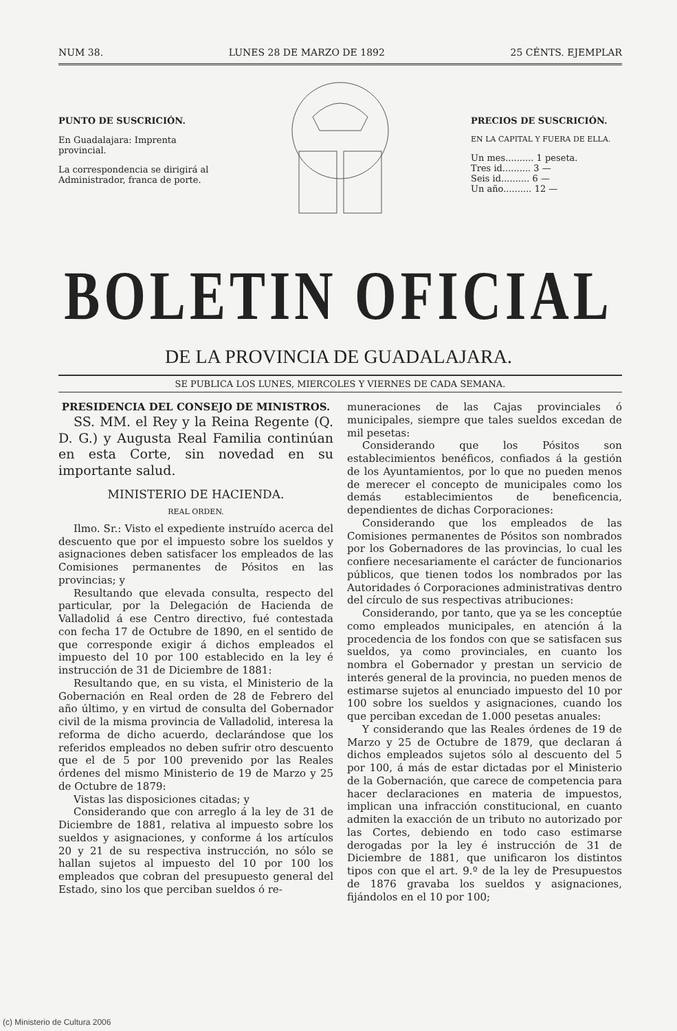NUM 38. LUNES 28 DE MARZO DE 1892 25 CÉNTS. EJEMPLAR
PUNTO DE SUSCRICIÓN.
En Guadalajara: Imprenta provincial.
La correspondencia se dirigirá al Administrador, franca de porte.
PRECIOS DE SUSCRICIÓN.
EN LA CAPITAL Y FUERA DE ELLA.
Un mes.......... 1 peseta.
Tres id.......... 3 —
Seis id.......... 6 —
Un año.......... 12 —
BOLETIN OFICIAL
DE LA PROVINCIA DE GUADALAJARA.
SE PUBLICA LOS LUNES, MIERCOLES Y VIERNES DE CADA SEMANA.
PRESIDENCIA DEL CONSEJO DE MINISTROS.
SS. MM. el Rey y la Reina Regente (Q. D. G.) y Augusta Real Familia continúan en esta Corte, sin novedad en su importante salud.
MINISTERIO DE HACIENDA.
REAL ORDEN.
Ilmo. Sr.: Visto el expediente instruído acerca del descuento que por el impuesto sobre los sueldos y asignaciones deben satisfacer los empleados de las Comisiones permanentes de Pósitos en las provincias; y
Resultando que elevada consulta, respecto del particular, por la Delegación de Hacienda de Valladolid á ese Centro directivo, fué contestada con fecha 17 de Octubre de 1890, en el sentido de que corresponde exigir á dichos empleados el impuesto del 10 por 100 establecido en la ley é instrucción de 31 de Diciembre de 1881:
Resultando que, en su vista, el Ministerio de la Gobernación en Real orden de 28 de Febrero del año último, y en virtud de consulta del Gobernador civil de la misma provincia de Valladolid, interesa la reforma de dicho acuerdo, declarándose que los referidos empleados no deben sufrir otro descuento que el de 5 por 100 prevenido por las Reales órdenes del mismo Ministerio de 19 de Marzo y 25 de Octubre de 1879:
Vistas las disposiciones citadas; y
Considerando que con arreglo á la ley de 31 de Diciembre de 1881, relativa al impuesto sobre los sueldos y asignaciones, y conforme á los artículos 20 y 21 de su respectiva instrucción, no sólo se hallan sujetos al impuesto del 10 por 100 los empleados que cobran del presupuesto general del Estado, sino los que perciban sueldos ó re-
muneraciones de las Cajas provinciales ó municipales, siempre que tales sueldos excedan de mil pesetas:
Considerando que los Pósitos son establecimientos benéficos, confiados á la gestión de los Ayuntamientos, por lo que no pueden menos de merecer el concepto de municipales como los demás establecimientos de beneficencia, dependientes de dichas Corporaciones:
Considerando que los empleados de las Comisiones permanentes de Pósitos son nombrados por los Gobernadores de las provincias, lo cual les confiere necesariamente el carácter de funcionarios públicos, que tienen todos los nombrados por las Autoridades ó Corporaciones administrativas dentro del círculo de sus respectivas atribuciones:
Considerando, por tanto, que ya se les conceptúe como empleados municipales, en atención á la procedencia de los fondos con que se satisfacen sus sueldos, ya como provinciales, en cuanto los nombra el Gobernador y prestan un servicio de interés general de la provincia, no pueden menos de estimarse sujetos al enunciado impuesto del 10 por 100 sobre los sueldos y asignaciones, cuando los que perciban excedan de 1.000 pesetas anuales:
Y considerando que las Reales órdenes de 19 de Marzo y 25 de Octubre de 1879, que declaran á dichos empleados sujetos sólo al descuento del 5 por 100, á más de estar dictadas por el Ministerio de la Gobernación, que carece de competencia para hacer declaraciones en materia de impuestos, implican una infracción constitucional, en cuanto admiten la exacción de un tributo no autorizado por las Cortes, debiendo en todo caso estimarse derogadas por la ley é instrucción de 31 de Diciembre de 1881, que unificaron los distintos tipos con que el art. 9.º de la ley de Presupuestos de 1876 gravaba los sueldos y asignaciones, fijándolos en el 10 por 100;
(c) Ministerio de Cultura 2006